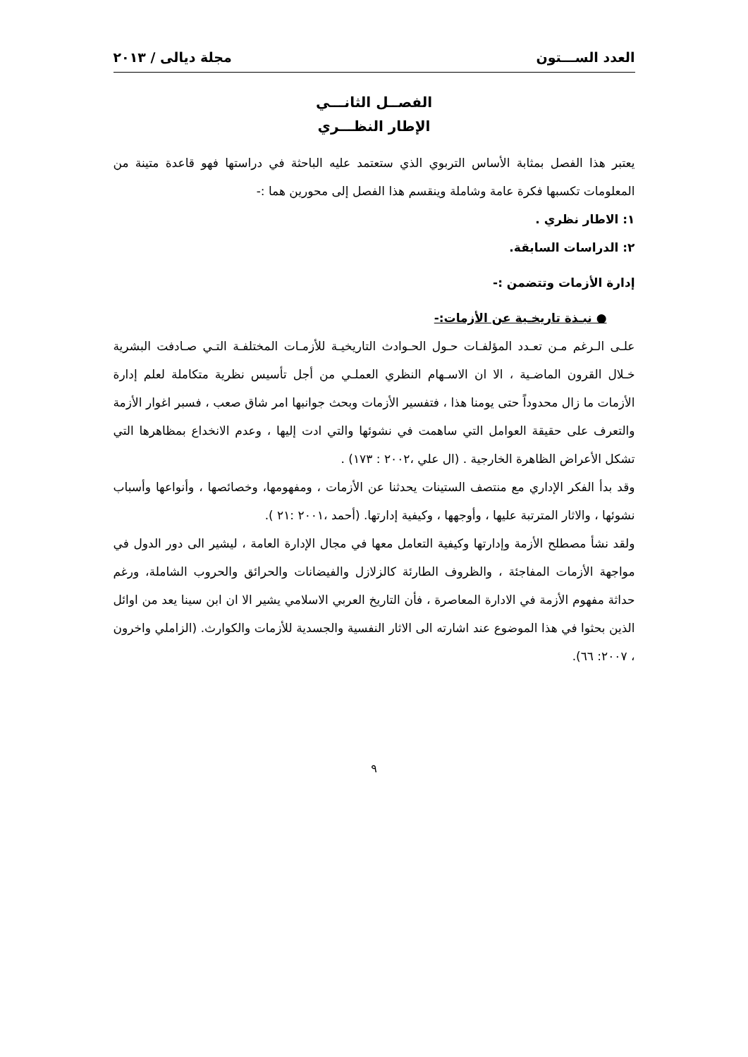العدد الســـتون مجلة ديالى / ٢٠١٣
الفصــل الثانـــي
الإطار النظـــري
يعتبر هذا الفصل بمثابة الأساس التربوي الذي ستعتمد عليه الباحثة في دراستها فهو قاعدة متينة من المعلومات تكسبها فكرة عامة وشاملة وينقسم هذا الفصل إلى محورين هما :-
١: الاطار نظري .
٢: الدراسات السابقة.
إدارة الأزمات وتتضمن :-
● نبـذة تاريخـية عن الأزمات:-
علـى الـرغم مـن تعـدد المؤلفـات حـول الحـوادث التاريخيـة للأزمـات المختلفـة التـي صـادفت البشرية خـلال القرون الماضـية ، الا ان الاسـهام النظري العملـي من أجل تأسيس نظرية متكاملة لعلم إدارة الأزمات ما زال محدوداً حتى يومنا هذا ، فتفسير الأزمات وبحث جوانبها امر شاق صعب ، فسبر اغوار الأزمة والتعرف على حقيقة العوامل التي ساهمت في نشوئها والتي ادت إليها ، وعدم الانخداع بمظاهرها التي تشكل الأعراض الظاهرة الخارجية . (ال علي ،٢٠٠٢ : ١٧٣) .
وقد بدأ الفكر الإداري مع منتصف الستينات يحدثنا عن الأزمات ، ومفهومها، وخصائصها ، وأنواعها وأسباب نشوئها ، والاثار المترتبة عليها ، وأوجهها ، وكيفية إدارتها. (أحمد ،٢٠٠١ :٢١ ).
ولقد نشأ مصطلح الأزمة وإدارتها وكيفية التعامل معها في مجال الإدارة العامة ، ليشير الى دور الدول في مواجهة الأزمات المفاجئة ، والظروف الطارئة كالزلازل والفيضانات والحرائق والحروب الشاملة، ورغم حداثة مفهوم الأزمة في الادارة المعاصرة ، فأن التاريخ العربي الاسلامي يشير الا ان ابن سينا يعد من اوائل الذين بحثوا في هذا الموضوع عند اشارته الى الاثار النفسية والجسدية للأزمات والكوارث. (الزاملي واخرون ، ٢٠٠٧: ٦٦).
٩